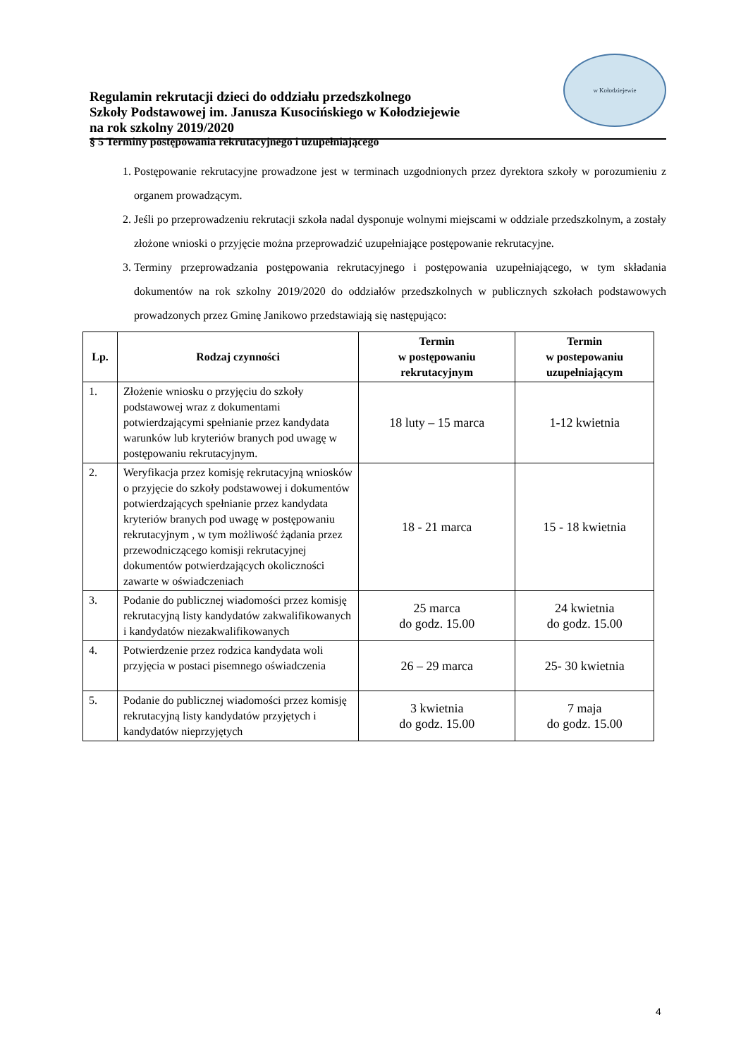Regulamin rekrutacji dzieci do oddziału przedszkolnego
Szkoły Podstawowej im. Janusza Kusocińskiego w Kołodziejewie
na rok szkolny 2019/2020
w Kołodziejewie
§ 5 Terminy postępowania rekrutacyjnego i uzupełniającego
1. Postępowanie rekrutacyjne prowadzone jest w terminach uzgodnionych przez dyrektora szkoły w porozumieniu z organem prowadzącym.
2. Jeśli po przeprowadzeniu rekrutacji szkoła nadal dysponuje wolnymi miejscami w oddziale przedszkolnym, a zostały złożone wnioski o przyjęcie można przeprowadzić uzupełniające postępowanie rekrutacyjne.
3. Terminy przeprowadzania postępowania rekrutacyjnego i postępowania uzupełniającego, w tym składania dokumentów na rok szkolny 2019/2020 do oddziałów przedszkolnych w publicznych szkołach podstawowych prowadzonych przez Gminę Janikowo przedstawiają się następująco:
| Lp. | Rodzaj czynności | Termin w postępowaniu rekrutacyjnym | Termin w postepowaniu uzupełniającym |
| --- | --- | --- | --- |
| 1. | Złożenie wniosku o przyjęciu do szkoły podstawowej wraz z dokumentami potwierdzającymi spełnianie przez kandydata warunków lub kryteriów branych pod uwagę w postępowaniu rekrutacyjnym. | 18 luty – 15 marca | 1-12 kwietnia |
| 2. | Weryfikacja przez komisję rekrutacyjną wniosków o przyjęcie do szkoły podstawowej i dokumentów potwierdzających spełnianie przez kandydata kryteriów branych pod uwagę w postępowaniu rekrutacyjnym , w tym możliwość żądania przez przewodniczącego komisji rekrutacyjnej dokumentów potwierdzających okoliczności zawarte w oświadczeniach | 18 - 21 marca | 15 - 18 kwietnia |
| 3. | Podanie do publicznej wiadomości przez komisję rekrutacyjną listy kandydatów zakwalifikowanych i kandydatów niezakwalifikowanych | 25 marca do godz. 15.00 | 24 kwietnia do godz. 15.00 |
| 4. | Potwierdzenie przez rodzica kandydata woli przyjęcia w postaci pisemnego oświadczenia | 26 – 29 marca | 25- 30 kwietnia |
| 5. | Podanie do publicznej wiadomości przez komisję rekrutacyjną listy kandydatów przyjętych i kandydatów nieprzyjętych | 3 kwietnia do godz. 15.00 | 7 maja do godz. 15.00 |
4